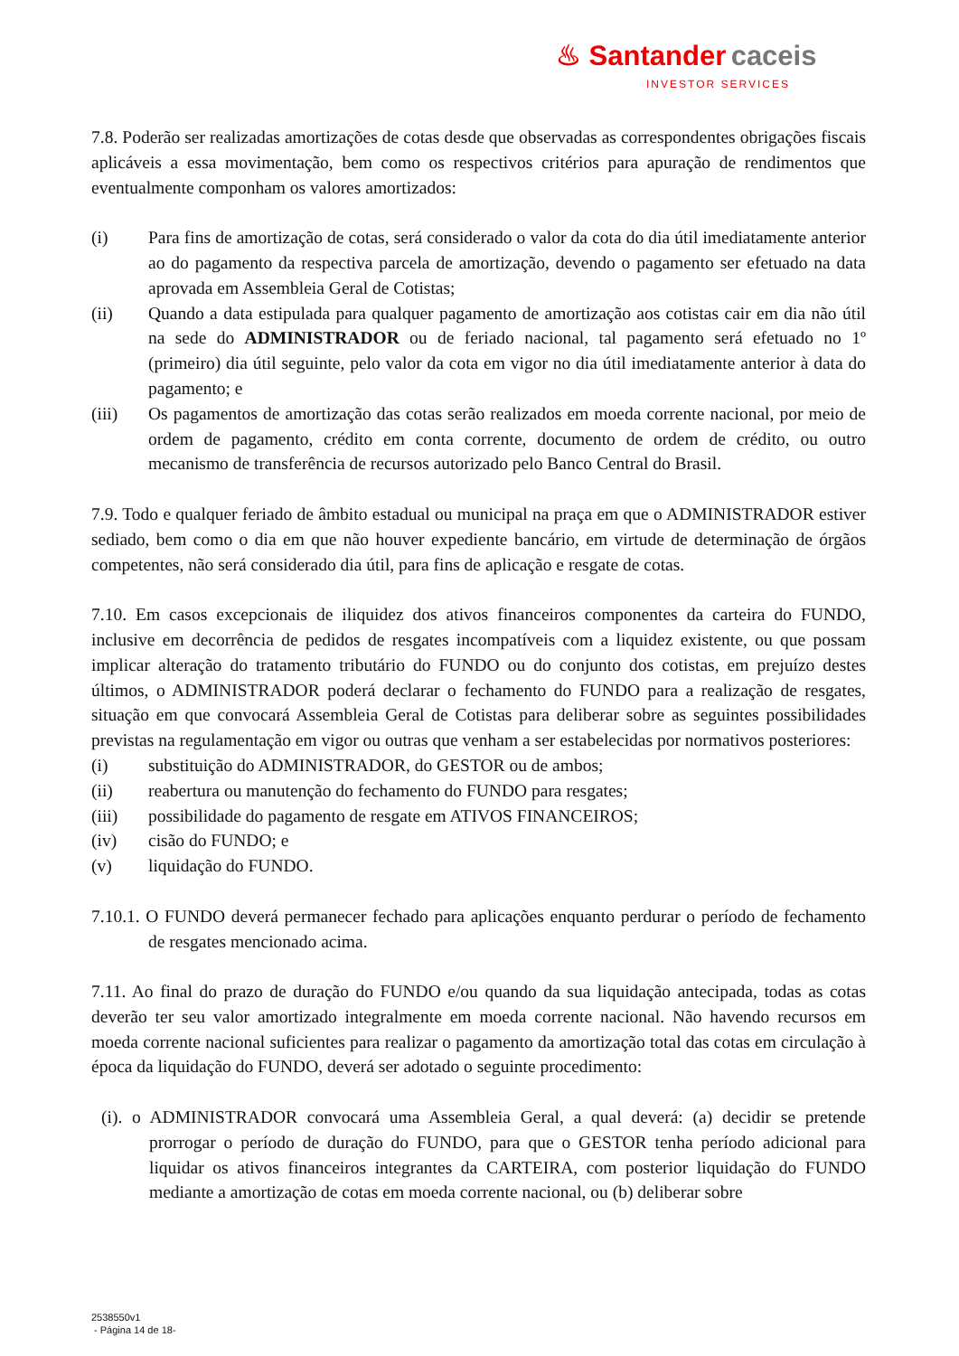♨ Santander caceis
INVESTOR SERVICES
7.8. Poderão ser realizadas amortizações de cotas desde que observadas as correspondentes obrigações fiscais aplicáveis a essa movimentação, bem como os respectivos critérios para apuração de rendimentos que eventualmente componham os valores amortizados:
(i) Para fins de amortização de cotas, será considerado o valor da cota do dia útil imediatamente anterior ao do pagamento da respectiva parcela de amortização, devendo o pagamento ser efetuado na data aprovada em Assembleia Geral de Cotistas;
(ii) Quando a data estipulada para qualquer pagamento de amortização aos cotistas cair em dia não útil na sede do ADMINISTRADOR ou de feriado nacional, tal pagamento será efetuado no 1º (primeiro) dia útil seguinte, pelo valor da cota em vigor no dia útil imediatamente anterior à data do pagamento; e
(iii) Os pagamentos de amortização das cotas serão realizados em moeda corrente nacional, por meio de ordem de pagamento, crédito em conta corrente, documento de ordem de crédito, ou outro mecanismo de transferência de recursos autorizado pelo Banco Central do Brasil.
7.9. Todo e qualquer feriado de âmbito estadual ou municipal na praça em que o ADMINISTRADOR estiver sediado, bem como o dia em que não houver expediente bancário, em virtude de determinação de órgãos competentes, não será considerado dia útil, para fins de aplicação e resgate de cotas.
7.10. Em casos excepcionais de iliquidez dos ativos financeiros componentes da carteira do FUNDO, inclusive em decorrência de pedidos de resgates incompatíveis com a liquidez existente, ou que possam implicar alteração do tratamento tributário do FUNDO ou do conjunto dos cotistas, em prejuízo destes últimos, o ADMINISTRADOR poderá declarar o fechamento do FUNDO para a realização de resgates, situação em que convocará Assembleia Geral de Cotistas para deliberar sobre as seguintes possibilidades previstas na regulamentação em vigor ou outras que venham a ser estabelecidas por normativos posteriores:
(i) substituição do ADMINISTRADOR, do GESTOR ou de ambos;
(ii) reabertura ou manutenção do fechamento do FUNDO para resgates;
(iii) possibilidade do pagamento de resgate em ATIVOS FINANCEIROS;
(iv) cisão do FUNDO; e
(v) liquidação do FUNDO.
7.10.1. O FUNDO deverá permanecer fechado para aplicações enquanto perdurar o período de fechamento de resgates mencionado acima.
7.11. Ao final do prazo de duração do FUNDO e/ou quando da sua liquidação antecipada, todas as cotas deverão ter seu valor amortizado integralmente em moeda corrente nacional. Não havendo recursos em moeda corrente nacional suficientes para realizar o pagamento da amortização total das cotas em circulação à época da liquidação do FUNDO, deverá ser adotado o seguinte procedimento:
(i). o ADMINISTRADOR convocará uma Assembleia Geral, a qual deverá: (a) decidir se pretende prorrogar o período de duração do FUNDO, para que o GESTOR tenha período adicional para liquidar os ativos financeiros integrantes da CARTEIRA, com posterior liquidação do FUNDO mediante a amortização de cotas em moeda corrente nacional, ou (b) deliberar sobre
2538550v1
- Página 14 de 18-